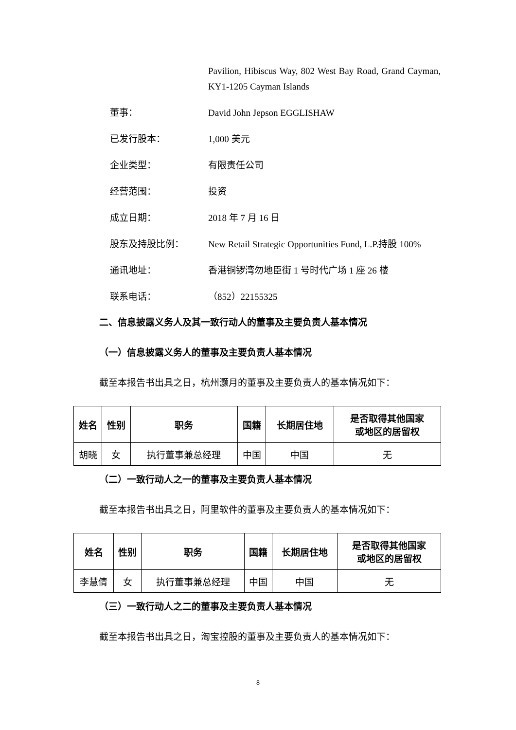Pavilion, Hibiscus Way, 802 West Bay Road, Grand Cayman, KY1-1205 Cayman Islands
董事： David John Jepson EGGLISHAW
已发行股本： 1,000 美元
企业类型： 有限责任公司
经营范围： 投资
成立日期： 2018 年 7 月 16 日
股东及持股比例： New Retail Strategic Opportunities Fund, L.P.持股 100%
通讯地址： 香港铜锣湾勿地臣街 1 号时代广场 1 座 26 楼
联系电话： （852）22155325
二、信息披露义务人及其一致行动人的董事及主要负责人基本情况
（一）信息披露义务人的董事及主要负责人基本情况
截至本报告书出具之日，杭州灏月的董事及主要负责人的基本情况如下：
| 姓名 | 性别 | 职务 | 国籍 | 长期居住地 | 是否取得其他国家 或地区的居留权 |
| --- | --- | --- | --- | --- | --- |
| 胡晓 | 女 | 执行董事兼总经理 | 中国 | 中国 | 无 |
（二）一致行动人之一的董事及主要负责人基本情况
截至本报告书出具之日，阿里软件的董事及主要负责人的基本情况如下：
| 姓名 | 性别 | 职务 | 国籍 | 长期居住地 | 是否取得其他国家 或地区的居留权 |
| --- | --- | --- | --- | --- | --- |
| 李慧倩 | 女 | 执行董事兼总经理 | 中国 | 中国 | 无 |
（三）一致行动人之二的董事及主要负责人基本情况
截至本报告书出具之日，淘宝控股的董事及主要负责人的基本情况如下：
8